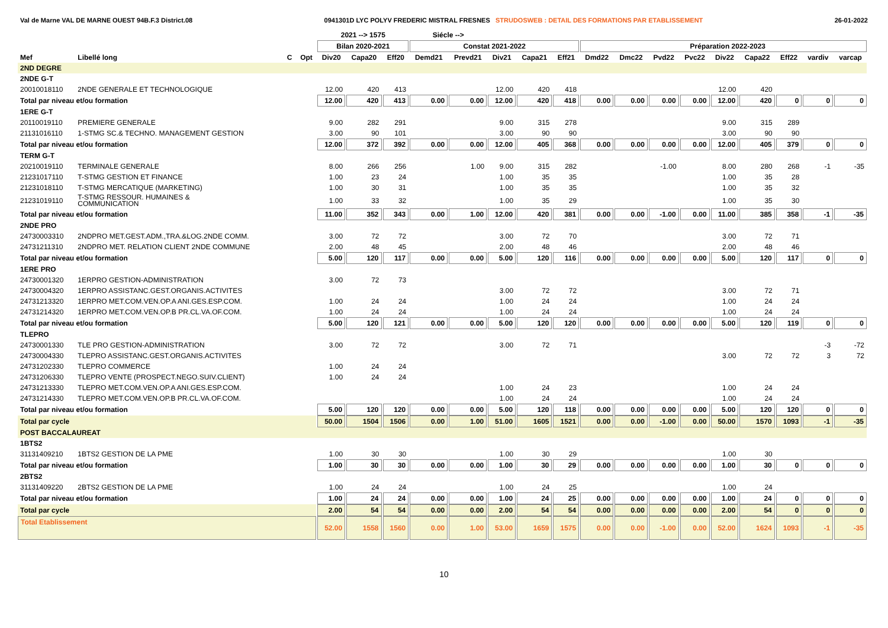Val de Marne VAL DE MARNE OUEST 94B.F.3 District.08 0941301D LYC POLYV FREDERIC MISTRAL FRESNES STRUDOSWEB : DETAIL DES FORMATIONS PAR ETABLISSEMENT 26-01-2022
| | | | | 2021 --> 1575 | | | Siécle --> | | | | | | | | | | | | | |
| --- | --- | --- | --- | --- | --- | --- | --- | --- | --- | --- | --- | --- | --- | --- | --- | --- | --- | --- | --- | --- |
| | | | | Bilan 2020-2021 | | | Constat 2021-2022 | | | | | Préparation 2022-2023 | | | | | | | | |
| Mef | Libellé long | C | Opt | Div20 | Capa20 | Eff20 | Demd21 | Prevd21 | Div21 | Capa21 | Eff21 | Dmd22 | Dmc22 | Pvd22 | Pvc22 | Div22 | Capa22 | Eff22 | vardiv | varcap |
| 2ND DEGRE | | | | | | | | | | | | | | | | | | | | |
| 2NDE G-T | | | | | | | | | | | | | | | | | | | | |
| 20010018110 | 2NDE GENERALE ET TECHNOLOGIQUE | | | 12.00 | 420 | 413 | | | 12.00 | 420 | 418 | | | | | 12.00 | 420 | | | |
| Total par niveau et/ou formation | | | | 12.00 | 420 | 413 | 0.00 | 0.00 | 12.00 | 420 | 418 | 0.00 | 0.00 | 0.00 | 0.00 | 12.00 | 420 | 0 | 0 | 0 |
| 1ERE G-T | | | | | | | | | | | | | | | | | | | | |
| 20110019110 | PREMIERE GENERALE | | | 9.00 | 282 | 291 | | | 9.00 | 315 | 278 | | | | | 9.00 | 315 | 289 | | |
| 21131016110 | 1-STMG SC.& TECHNO. MANAGEMENT GESTION | | | 3.00 | 90 | 101 | | | 3.00 | 90 | 90 | | | | | 3.00 | 90 | 90 | | |
| Total par niveau et/ou formation | | | | 12.00 | 372 | 392 | 0.00 | 0.00 | 12.00 | 405 | 368 | 0.00 | 0.00 | 0.00 | 0.00 | 12.00 | 405 | 379 | 0 | 0 |
| TERM G-T | | | | | | | | | | | | | | | | | | | | |
| 20210019110 | TERMINALE GENERALE | | | 8.00 | 266 | 256 | | 1.00 | 9.00 | 315 | 282 | | | -1.00 | | 8.00 | 280 | 268 | -1 | -35 |
| 21231017110 | T-STMG GESTION ET FINANCE | | | 1.00 | 23 | 24 | | | 1.00 | 35 | 35 | | | | | 1.00 | 35 | 28 | | |
| 21231018110 | T-STMG MERCATIQUE (MARKETING) | | | 1.00 | 30 | 31 | | | 1.00 | 35 | 35 | | | | | 1.00 | 35 | 32 | | |
| 21231019110 | T-STMG RESSOUR. HUMAINES & COMMUNICATION | | | 1.00 | 33 | 32 | | | 1.00 | 35 | 29 | | | | | 1.00 | 35 | 30 | | |
| Total par niveau et/ou formation | | | | 11.00 | 352 | 343 | 0.00 | 1.00 | 12.00 | 420 | 381 | 0.00 | 0.00 | -1.00 | 0.00 | 11.00 | 385 | 358 | -1 | -35 |
| 2NDE PRO | | | | | | | | | | | | | | | | | | | | |
| 24730003310 | 2NDPRO MET.GEST.ADM.,TRA.&LOG.2NDE COMM. | | | 3.00 | 72 | 72 | | | 3.00 | 72 | 70 | | | | | 3.00 | 72 | 71 | | |
| 24731211310 | 2NDPRO MET. RELATION CLIENT 2NDE COMMUNE | | | 2.00 | 48 | 45 | | | 2.00 | 48 | 46 | | | | | 2.00 | 48 | 46 | | |
| Total par niveau et/ou formation | | | | 5.00 | 120 | 117 | 0.00 | 0.00 | 5.00 | 120 | 116 | 0.00 | 0.00 | 0.00 | 0.00 | 5.00 | 120 | 117 | 0 | 0 |
| 1ERE PRO | | | | | | | | | | | | | | | | | | | | |
| 24730001320 | 1ERPRO GESTION-ADMINISTRATION | | | 3.00 | 72 | 73 | | | | | | | | | | | | | | |
| 24730004320 | 1ERPRO ASSISTANC.GEST.ORGANIS.ACTIVITES | | | | | | | | 3.00 | 72 | 72 | | | | | 3.00 | 72 | 71 | | |
| 24731213320 | 1ERPRO MET.COM.VEN.OP.A ANI.GES.ESP.COM. | | | 1.00 | 24 | 24 | | | 1.00 | 24 | 24 | | | | | 1.00 | 24 | 24 | | |
| 24731214320 | 1ERPRO MET.COM.VEN.OP.B PR.CL.VA.OF.COM. | | | 1.00 | 24 | 24 | | | 1.00 | 24 | 24 | | | | | 1.00 | 24 | 24 | | |
| Total par niveau et/ou formation | | | | 5.00 | 120 | 121 | 0.00 | 0.00 | 5.00 | 120 | 120 | 0.00 | 0.00 | 0.00 | 0.00 | 5.00 | 120 | 119 | 0 | 0 |
| TLEPRO | | | | | | | | | | | | | | | | | | | | |
| 24730001330 | TLE PRO GESTION-ADMINISTRATION | | | 3.00 | 72 | 72 | | | 3.00 | 72 | 71 | | | | | | | | -3 | -72 |
| 24730004330 | TLEPRO ASSISTANC.GEST.ORGANIS.ACTIVITES | | | | | | | | | | | | | | | 3.00 | 72 | 72 | 3 | 72 |
| 24731202330 | TLEPRO COMMERCE | | | 1.00 | 24 | 24 | | | | | | | | | | | | | | |
| 24731206330 | TLEPRO VENTE (PROSPECT.NEGO.SUIV.CLIENT) | | | 1.00 | 24 | 24 | | | | | | | | | | | | | | |
| 24731213330 | TLEPRO MET.COM.VEN.OP.A ANI.GES.ESP.COM. | | | | | | | | 1.00 | 24 | 23 | | | | | 1.00 | 24 | 24 | | |
| 24731214330 | TLEPRO MET.COM.VEN.OP.B PR.CL.VA.OF.COM. | | | | | | | | 1.00 | 24 | 24 | | | | | 1.00 | 24 | 24 | | |
| Total par niveau et/ou formation | | | | 5.00 | 120 | 120 | 0.00 | 0.00 | 5.00 | 120 | 118 | 0.00 | 0.00 | 0.00 | 0.00 | 5.00 | 120 | 120 | 0 | 0 |
| Total par cycle | | | | 50.00 | 1504 | 1506 | 0.00 | 1.00 | 51.00 | 1605 | 1521 | 0.00 | 0.00 | -1.00 | 0.00 | 50.00 | 1570 | 1093 | -1 | -35 |
| POST BACCALAUREAT | | | | | | | | | | | | | | | | | | | | |
| 1BTS2 | | | | | | | | | | | | | | | | | | | | |
| 31131409210 | 1BTS2 GESTION DE LA PME | | | 1.00 | 30 | 30 | | | 1.00 | 30 | 29 | | | | | 1.00 | 30 | | | |
| Total par niveau et/ou formation | | | | 1.00 | 30 | 30 | 0.00 | 0.00 | 1.00 | 30 | 29 | 0.00 | 0.00 | 0.00 | 0.00 | 1.00 | 30 | 0 | 0 | 0 |
| 2BTS2 | | | | | | | | | | | | | | | | | | | | |
| 31131409220 | 2BTS2 GESTION DE LA PME | | | 1.00 | 24 | 24 | | | 1.00 | 24 | 25 | | | | | 1.00 | 24 | | | |
| Total par niveau et/ou formation | | | | 1.00 | 24 | 24 | 0.00 | 0.00 | 1.00 | 24 | 25 | 0.00 | 0.00 | 0.00 | 0.00 | 1.00 | 24 | 0 | 0 | 0 |
| Total par cycle | | | | 2.00 | 54 | 54 | 0.00 | 0.00 | 2.00 | 54 | 54 | 0.00 | 0.00 | 0.00 | 0.00 | 2.00 | 54 | 0 | 0 | 0 |
| Total Etablissement | | | | 52.00 | 1558 | 1560 | 0.00 | 1.00 | 53.00 | 1659 | 1575 | 0.00 | 0.00 | -1.00 | 0.00 | 52.00 | 1624 | 1093 | -1 | -35 |
10